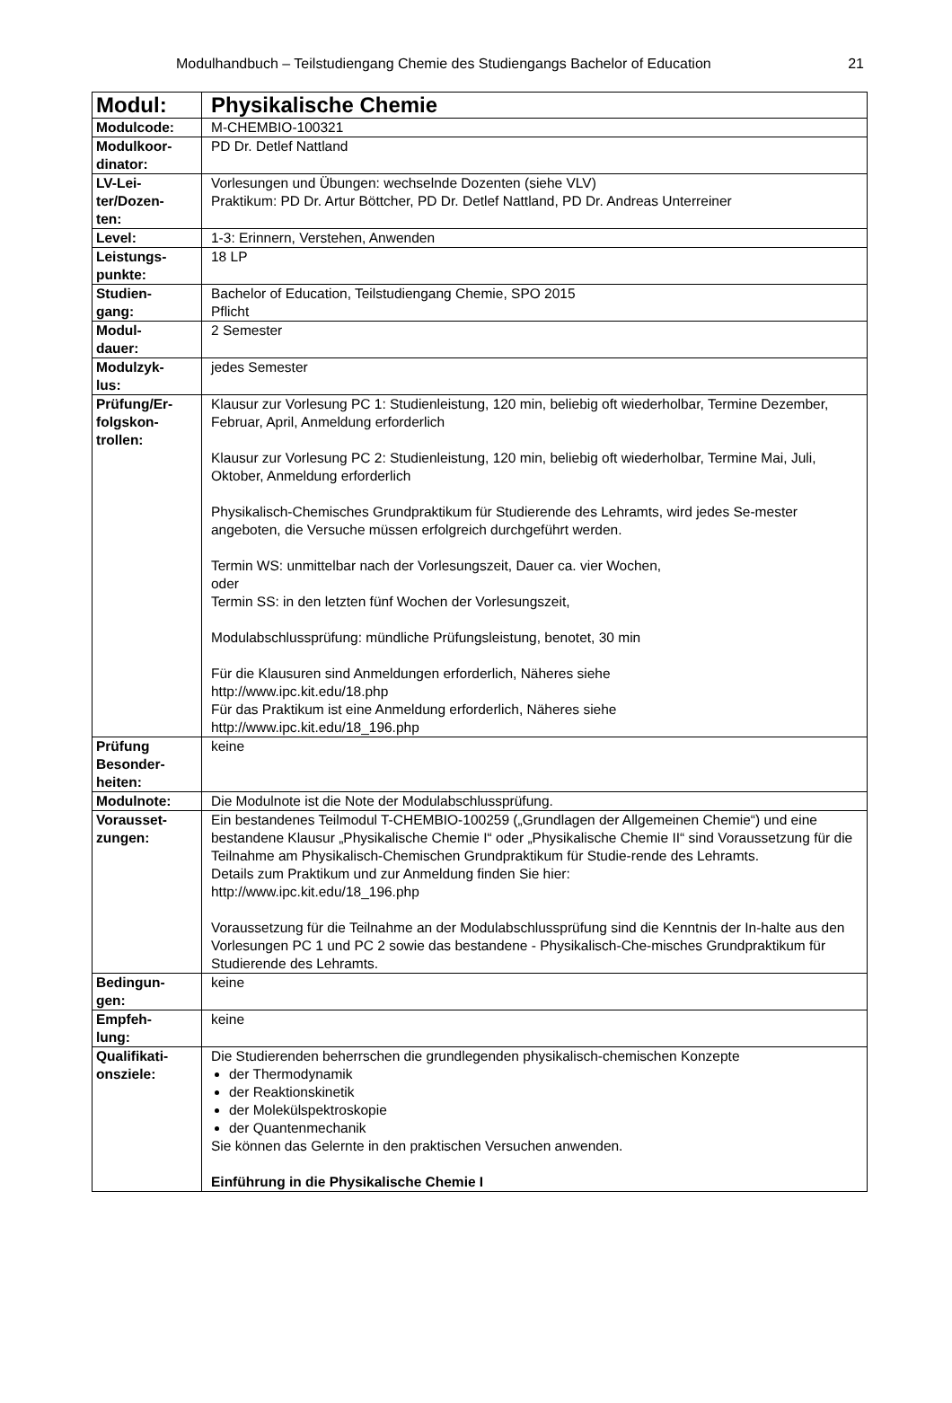Modulhandbuch – Teilstudiengang Chemie des Studiengangs Bachelor of Education 21
| Modul: | Physikalische Chemie |
| Modulcode: | M-CHEMBIO-100321 |
| Modulkoor- dinator: | PD Dr. Detlef Nattland |
| LV-Lei- ter/Dozen- ten: | Vorlesungen und Übungen: wechselnde Dozenten (siehe VLV) Praktikum: PD Dr. Artur Böttcher, PD Dr. Detlef Nattland, PD Dr. Andreas Unterreiner |
| Level: | 1-3: Erinnern, Verstehen, Anwenden |
| Leistungs- punkte: | 18 LP |
| Studien- gang: | Bachelor of Education, Teilstudiengang Chemie, SPO 2015 Pflicht |
| Modul- dauer: | 2 Semester |
| Modulzyk- lus: | jedes Semester |
| Prüfung/Er- folgskon- trollen: | Klausur zur Vorlesung PC 1: Studienleistung, 120 min, beliebig oft wiederholbar, Termine Dezember, Februar, April, Anmeldung erforderlich Klausur zur Vorlesung PC 2: Studienleistung, 120 min, beliebig oft wiederholbar, Termine Mai, Juli, Oktober, Anmeldung erforderlich Physikalisch-Chemisches Grundpraktikum für Studierende des Lehramts, wird jedes Se-mester angeboten, die Versuche müssen erfolgreich durchgeführt werden. Termin WS: unmittelbar nach der Vorlesungszeit, Dauer ca. vier Wochen, oder Termin SS: in den letzten fünf Wochen der Vorlesungszeit, Modulabschlussprüfung: mündliche Prüfungsleistung, benotet, 30 min Für die Klausuren sind Anmeldungen erforderlich, Näheres siehe http://www.ipc.kit.edu/18.php Für das Praktikum ist eine Anmeldung erforderlich, Näheres siehe http://www.ipc.kit.edu/18_196.php |
| Prüfung Besonder- heiten: | keine |
| Modulnote: | Die Modulnote ist die Note der Modulabschlussprüfung. |
| Vorausset- zungen: | Ein bestandenes Teilmodul T-CHEMBIO-100259 („Grundlagen der Allgemeinen Chemie“) und eine bestandene Klausur „Physikalische Chemie I“ oder „Physikalische Chemie II“ sind Voraussetzung für die Teilnahme am Physikalisch-Chemischen Grundpraktikum für Studie-rende des Lehramts. Details zum Praktikum und zur Anmeldung finden Sie hier: http://www.ipc.kit.edu/18_196.php Voraussetzung für die Teilnahme an der Modulabschlussprüfung sind die Kenntnis der In-halte aus den Vorlesungen PC 1 und PC 2 sowie das bestandene - Physikalisch-Che-misches Grundpraktikum für Studierende des Lehramts. |
| Bedingun- gen: | keine |
| Empfeh- lung: | keine |
| Qualifikati- onsziele: | Die Studierenden beherrschen die grundlegenden physikalisch-chemischen Konzepte der Thermodynamik der Reaktionskinetik der Molekülspektroskopie der Quantenmechanik Sie können das Gelernte in den praktischen Versuchen anwenden. Einführung in die Physikalische Chemie I |